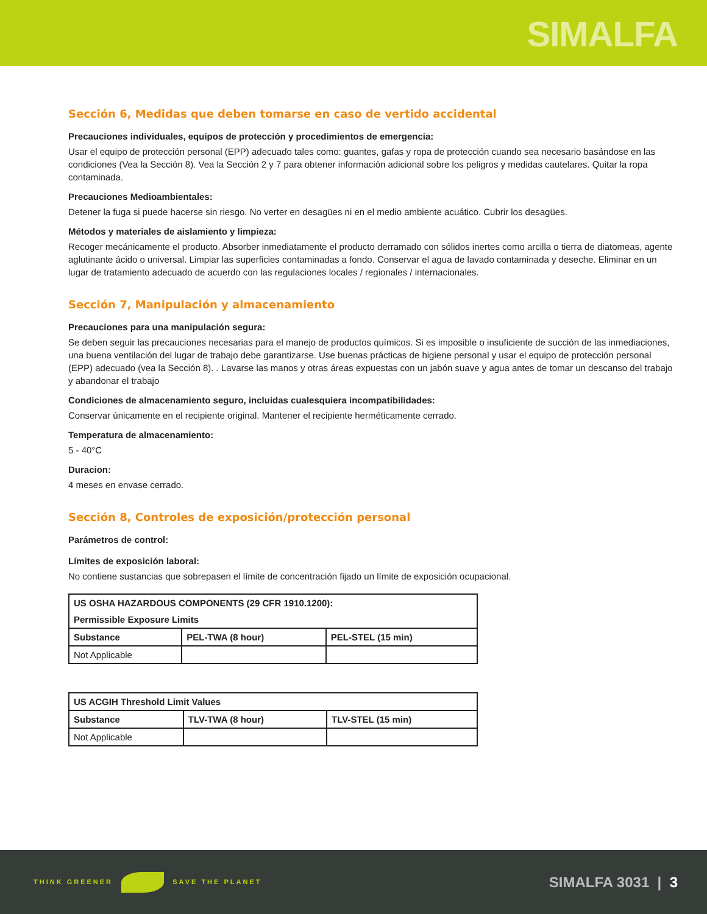SIMALFA
Sección 6, Medidas que deben tomarse en caso de vertido accidental
Precauciones individuales, equipos de protección y procedimientos de emergencia:
Usar el equipo de protección personal (EPP) adecuado tales como: guantes, gafas y ropa de protección cuando sea necesario basándose en las condiciones (Vea la Sección 8). Vea la Sección 2 y 7 para obtener información adicional sobre los peligros y medidas cautelares. Quitar la ropa contaminada.
Precauciones Medioambientales:
Detener la fuga si puede hacerse sin riesgo. No verter en desagües ni en el medio ambiente acuático. Cubrir los desagües.
Métodos y materiales de aislamiento y limpieza:
Recoger mecánicamente el producto. Absorber inmediatamente el producto derramado con sólidos inertes como arcilla o tierra de diatomeas, agente aglutinante ácido o universal. Limpiar las superficies contaminadas a fondo. Conservar el agua de lavado contaminada y deseche. Eliminar en un lugar de tratamiento adecuado de acuerdo con las regulaciones locales / regionales / internacionales.
Sección 7, Manipulación y almacenamiento
Precauciones para una manipulación segura:
Se deben seguir las precauciones necesarias para el manejo de productos químicos. Si es imposible o insuficiente de succión de las inmediaciones, una buena ventilación del lugar de trabajo debe garantizarse. Use buenas prácticas de higiene personal y usar el equipo de protección personal (EPP) adecuado (vea la Sección 8). . Lavarse las manos y otras áreas expuestas con un jabón suave y agua antes de tomar un descanso del trabajo y abandonar el trabajo
Condiciones de almacenamiento seguro, incluidas cualesquiera incompatibilidades:
Conservar únicamente en el recipiente original. Mantener el recipiente herméticamente cerrado.
Temperatura de almacenamiento:
5 - 40°C
Duracion:
4 meses en envase cerrado.
Sección 8, Controles de exposición/protección personal
Parámetros de control:
Límites de exposición laboral:
No contiene sustancias que sobrepasen el límite de concentración fijado un límite de exposición ocupacional.
| US OSHA HAZARDOUS COMPONENTS (29 CFR 1910.1200): | | |
| --- | --- | --- |
| Permissible Exposure Limits | | |
| Substance | PEL-TWA (8 hour) | PEL-STEL (15 min) |
| Not Applicable | | |
| US ACGIH Threshold Limit Values | | |
| --- | --- | --- |
| Substance | TLV-TWA (8 hour) | TLV-STEL (15 min) |
| Not Applicable | | |
THINK GREENER SAVE THE PLANET
SIMALFA 3031 | 3